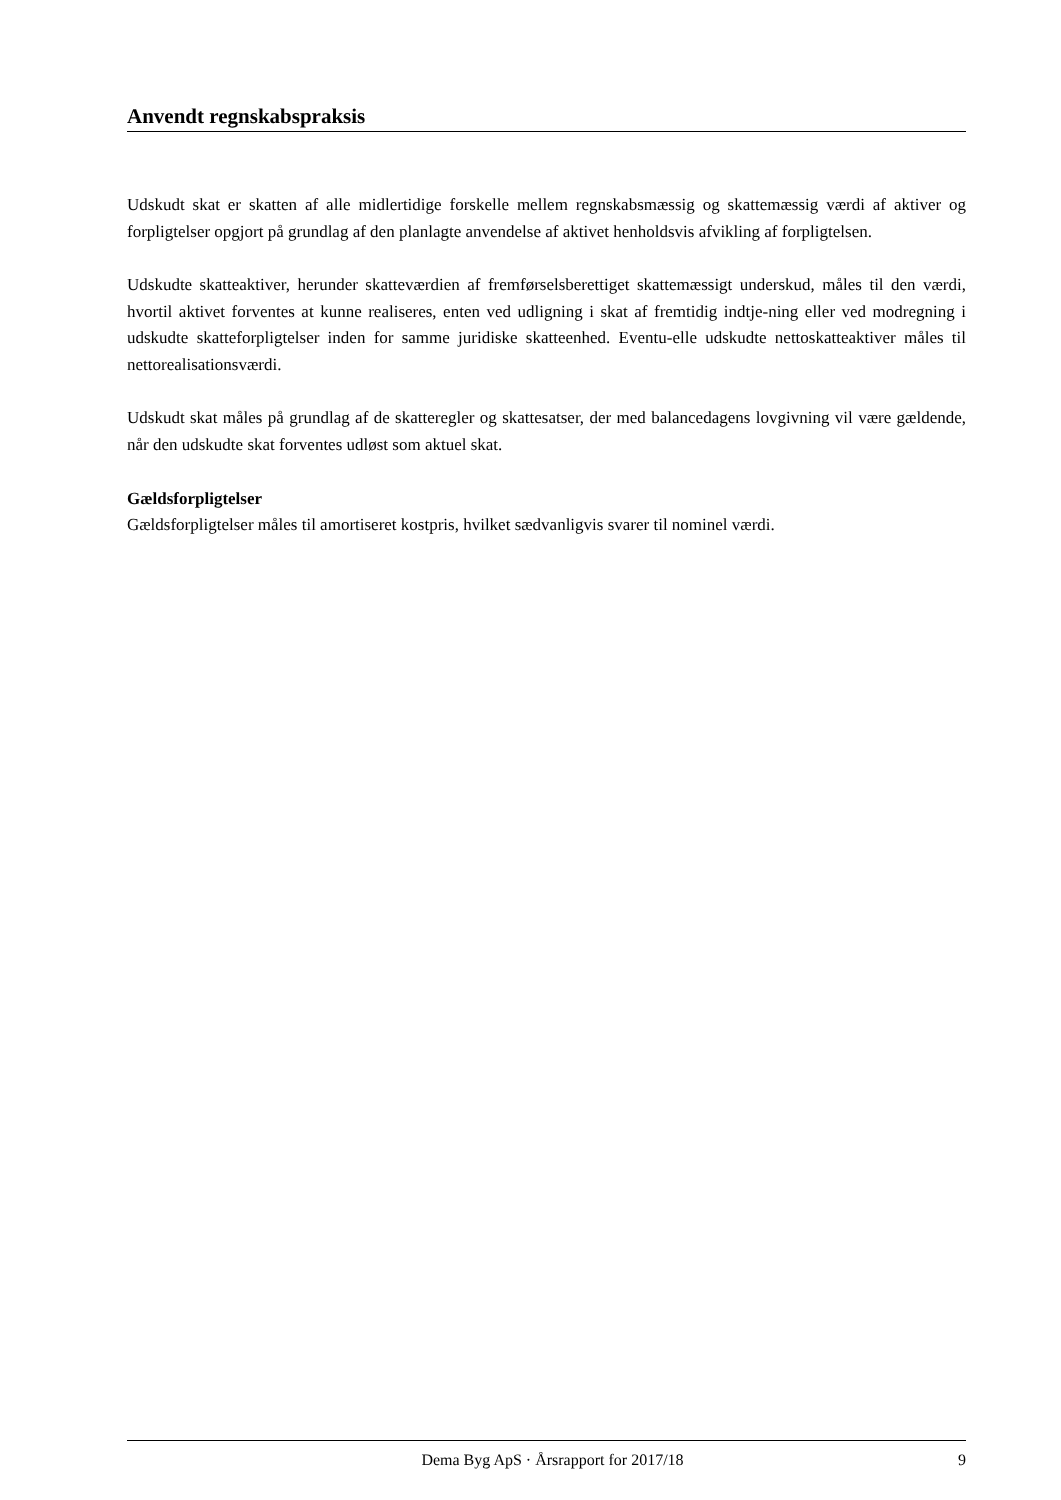Anvendt regnskabspraksis
Udskudt skat er skatten af alle midlertidige forskelle mellem regnskabsmæssig og skattemæssig værdi af aktiver og forpligtelser opgjort på grundlag af den planlagte anvendelse af aktivet henholdsvis afvikling af forpligtelsen.
Udskudte skatteaktiver, herunder skatteværdien af fremførselsberettiget skattemæssigt underskud, måles til den værdi, hvortil aktivet forventes at kunne realiseres, enten ved udligning i skat af fremtidig indtje-ning eller ved modregning i udskudte skatteforpligtelser inden for samme juridiske skatteenhed. Eventu-elle udskudte nettoskatteaktiver måles til nettorealisationsværdi.
Udskudt skat måles på grundlag af de skatteregler og skattesatser, der med balancedagens lovgivning vil være gældende, når den udskudte skat forventes udløst som aktuel skat.
Gældsforpligtelser
Gældsforpligtelser måles til amortiseret kostpris, hvilket sædvanligvis svarer til nominel værdi.
Dema Byg ApS · Årsrapport for 2017/18 9